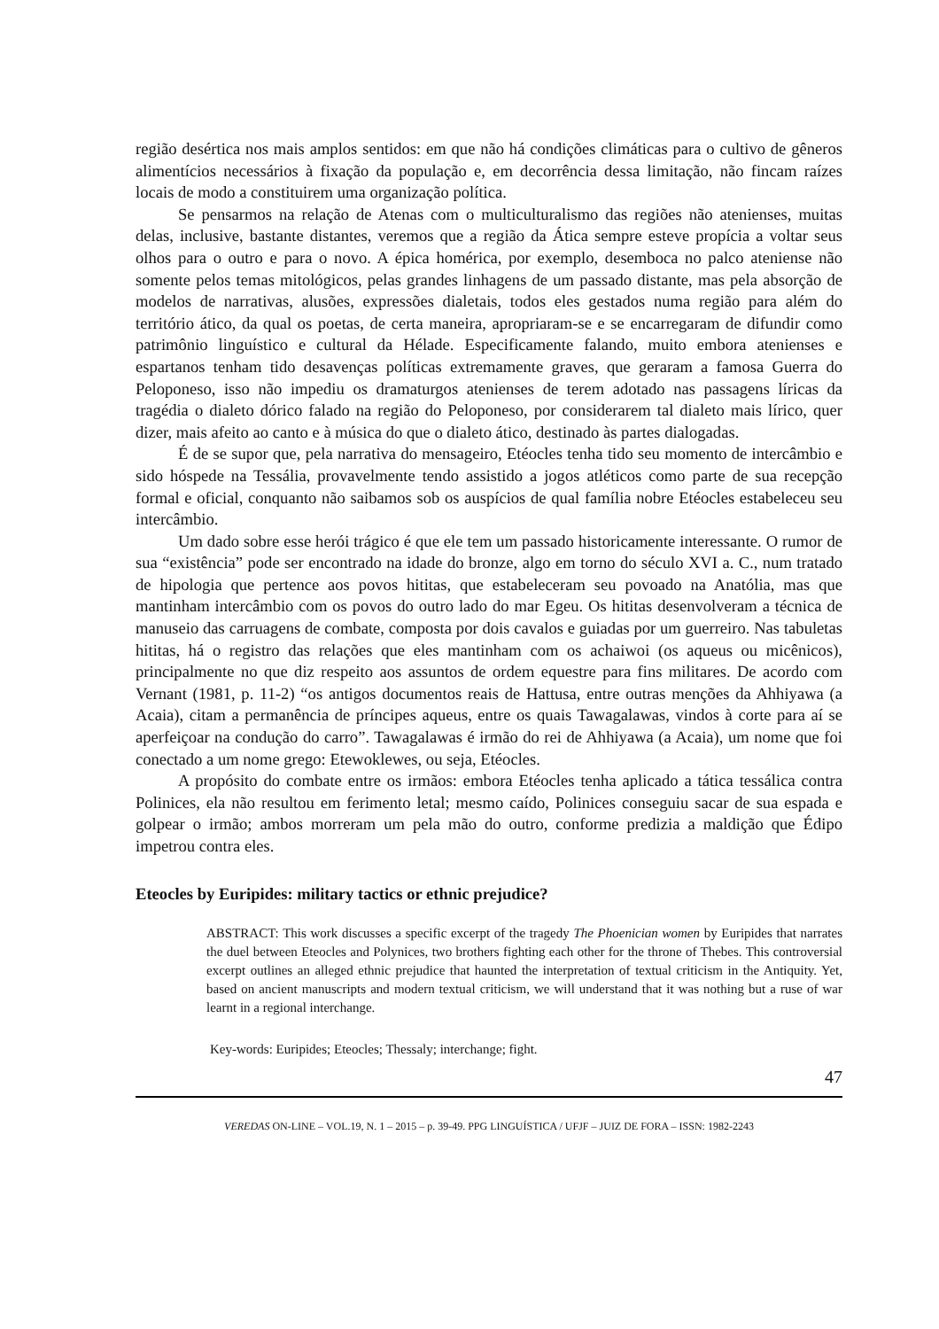região desértica nos mais amplos sentidos: em que não há condições climáticas para o cultivo de gêneros alimentícios necessários à fixação da população e, em decorrência dessa limitação, não fincam raízes locais de modo a constituirem uma organização política.
Se pensarmos na relação de Atenas com o multiculturalismo das regiões não atenienses, muitas delas, inclusive, bastante distantes, veremos que a região da Ática sempre esteve propícia a voltar seus olhos para o outro e para o novo. A épica homérica, por exemplo, desemboca no palco ateniense não somente pelos temas mitológicos, pelas grandes linhagens de um passado distante, mas pela absorção de modelos de narrativas, alusões, expressões dialetais, todos eles gestados numa região para além do território ático, da qual os poetas, de certa maneira, apropriaram-se e se encarregaram de difundir como patrimônio linguístico e cultural da Hélade. Especificamente falando, muito embora atenienses e espartanos tenham tido desavenças políticas extremamente graves, que geraram a famosa Guerra do Peloponeso, isso não impediu os dramaturgos atenienses de terem adotado nas passagens líricas da tragédia o dialeto dórico falado na região do Peloponeso, por considerarem tal dialeto mais lírico, quer dizer, mais afeito ao canto e à música do que o dialeto ático, destinado às partes dialogadas.
É de se supor que, pela narrativa do mensageiro, Etéocles tenha tido seu momento de intercâmbio e sido hóspede na Tessália, provavelmente tendo assistido a jogos atléticos como parte de sua recepção formal e oficial, conquanto não saibamos sob os auspícios de qual família nobre Etéocles estabeleceu seu intercâmbio.
Um dado sobre esse herói trágico é que ele tem um passado historicamente interessante. O rumor de sua “existência” pode ser encontrado na idade do bronze, algo em torno do século XVI a. C., num tratado de hipologia que pertence aos povos hititas, que estabeleceram seu povoado na Anatólia, mas que mantinham intercâmbio com os povos do outro lado do mar Egeu. Os hititas desenvolveram a técnica de manuseio das carruagens de combate, composta por dois cavalos e guiadas por um guerreiro. Nas tabuletas hititas, há o registro das relações que eles mantinham com os achaiwoi (os aqueus ou micênicos), principalmente no que diz respeito aos assuntos de ordem equestre para fins militares. De acordo com Vernant (1981, p. 11-2) “os antigos documentos reais de Hattusa, entre outras menções da Ahhiyawa (a Acaia), citam a permanência de príncipes aqueus, entre os quais Tawagalawas, vindos à corte para aí se aperfeiçoar na condução do carro”. Tawagalawas é irmão do rei de Ahhiyawa (a Acaia), um nome que foi conectado a um nome grego: Etewoklewes, ou seja, Etéocles.
A propósito do combate entre os irmãos: embora Etéocles tenha aplicado a tática tessálica contra Polinices, ela não resultou em ferimento letal; mesmo caído, Polinices conseguiu sacar de sua espada e golpear o irmão; ambos morreram um pela mão do outro, conforme predizia a maldição que Édipo impetrou contra eles.
Eteocles by Euripides: military tactics or ethnic prejudice?
ABSTRACT: This work discusses a specific excerpt of the tragedy The Phoenician women by Euripides that narrates the duel between Eteocles and Polynices, two brothers fighting each other for the throne of Thebes. This controversial excerpt outlines an alleged ethnic prejudice that haunted the interpretation of textual criticism in the Antiquity. Yet, based on ancient manuscripts and modern textual criticism, we will understand that it was nothing but a ruse of war learnt in a regional interchange.
Key-words: Euripides; Eteocles; Thessaly; interchange; fight.
47
VEREDAS ON-LINE – VOL.19, N. 1 – 2015 – p. 39-49. PPG LINGUÍSTICA / UFJF – JUIZ DE FORA – ISSN: 1982-2243